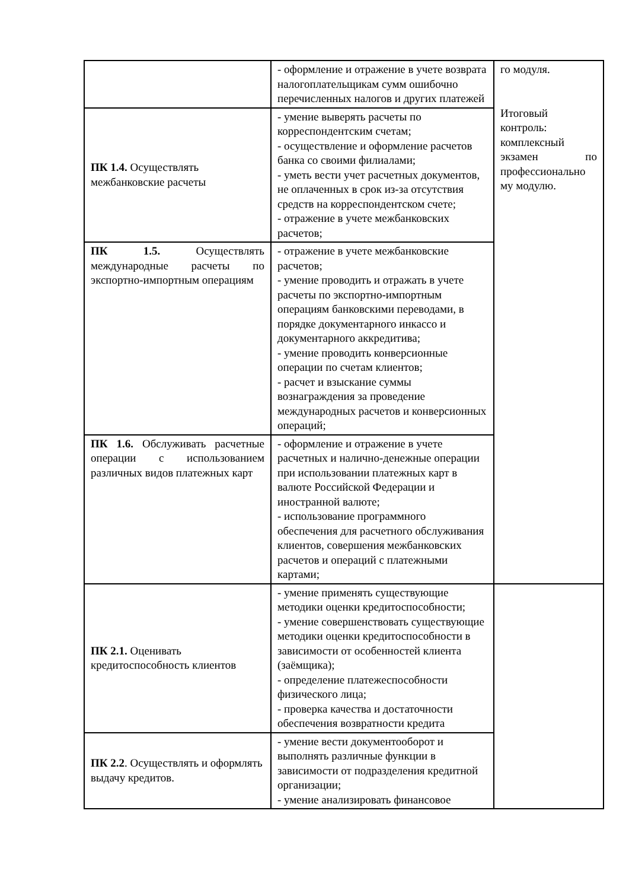| | - оформление и отражение в учете возврата налогоплательщикам сумм ошибочно перечисленных налогов и других платежей | го модуля. Итоговый контроль: комплексный экзамен по профессионально му модулю. |
| ПК 1.4. Осуществлять межбанковские расчеты | - умение выверять расчеты по корреспондентским счетам; - осуществление и оформление расчетов банка со своими филиалами; - уметь вести учет расчетных документов, не оплаченных в срок из-за отсутствия средств на корреспондентском счете; - отражение в учете межбанковских расчетов; | |
| ПК 1.5. Осуществлять международные расчеты по экспортно-импортным операциям | - отражение в учете межбанковские расчетов; - умение проводить и отражать в учете расчеты по экспортно-импортным операциям банковскими переводами, в порядке документарного инкассо и документарного аккредитива; - умение проводить конверсионные операции по счетам клиентов; - расчет и взыскание суммы вознаграждения за проведение международных расчетов и конверсионных операций; | |
| ПК 1.6. Обслуживать расчетные операции с использованием различных видов платежных карт | - оформление и отражение в учете расчетных и налично-денежные операции при использовании платежных карт в валюте Российской Федерации и иностранной валюте; - использование программного обеспечения для расчетного обслуживания клиентов, совершения межбанковских расчетов и операций с платежными картами; | |
| ПК 2.1. Оценивать кредитоспособность клиентов | - умение применять существующие методики оценки кредитоспособности; - умение совершенствовать существующие методики оценки кредитоспособности в зависимости от особенностей клиента (заёмщика); - определение платежеспособности физического лица; - проверка качества и достаточности обеспечения возвратности кредита | |
| ПК 2.2 . Осуществлять и оформлять выдачу кредитов. | - умение вести документооборот и выполнять различные функции в зависимости от подразделения кредитной организации; - умение анализировать финансовое | |